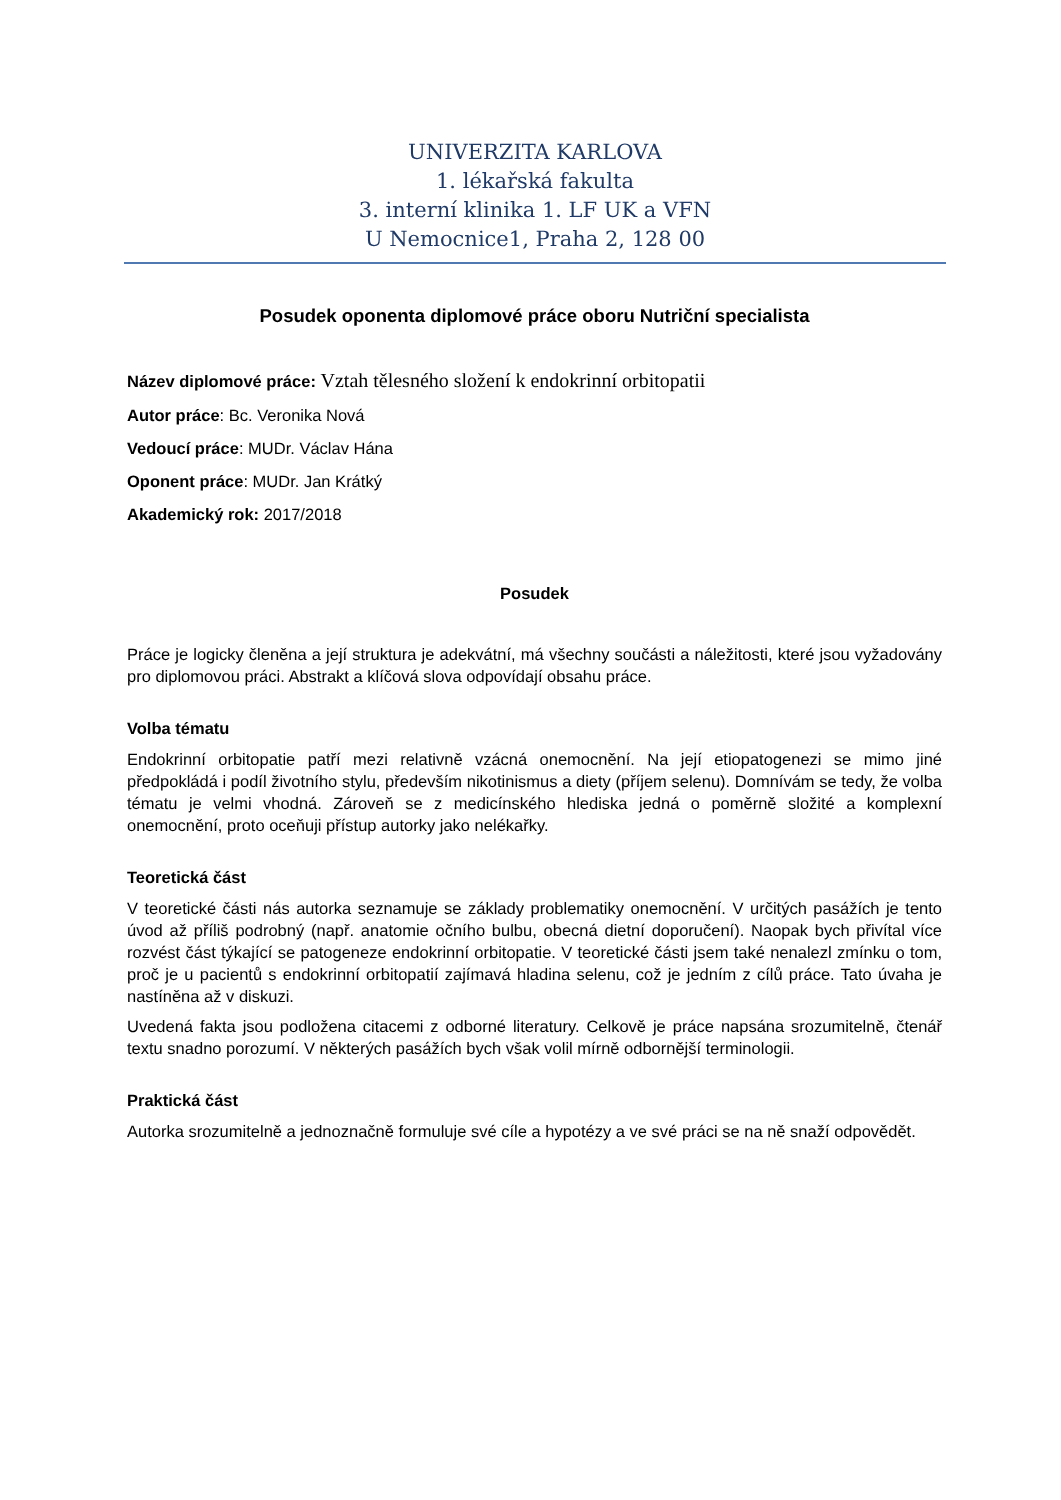UNIVERZITA KARLOVA
1. lékařská fakulta
3. interní klinika 1. LF UK a VFN
U Nemocnice1, Praha 2, 128 00
Posudek oponenta diplomové práce oboru Nutriční specialista
Název diplomové práce: Vztah tělesného složení k endokrinní orbitopatii
Autor práce: Bc. Veronika Nová
Vedoucí práce: MUDr. Václav Hána
Oponent práce: MUDr. Jan Krátký
Akademický rok: 2017/2018
Posudek
Práce je logicky členěna a její struktura je adekvátní, má všechny součásti a náležitosti, které jsou vyžadovány pro diplomovou práci. Abstrakt a klíčová slova odpovídají obsahu práce.
Volba tématu
Endokrinní orbitopatie patří mezi relativně vzácná onemocnění. Na její etiopatogenezi se mimo jiné předpokládá i podíl životního stylu, především nikotinismus a diety (příjem selenu). Domnívám se tedy, že volba tématu je velmi vhodná. Zároveň se z medicínského hlediska jedná o poměrně složité a komplexní onemocnění, proto oceňuji přístup autorky jako nelékařky.
Teoretická část
V teoretické části nás autorka seznamuje se základy problematiky onemocnění. V určitých pasážích je tento úvod až příliš podrobný (např. anatomie očního bulbu, obecná dietní doporučení). Naopak bych přivítal více rozvést část týkající se patogeneze endokrinní orbitopatie. V teoretické části jsem také nenalezl zmínku o tom, proč je u pacientů s endokrinní orbitopatií zajímavá hladina selenu, což je jedním z cílů práce. Tato úvaha je nastíněna až v diskuzi.
Uvedená fakta jsou podložena citacemi z odborné literatury. Celkově je práce napsána srozumitelně, čtenář textu snadno porozumí. V některých pasážích bych však volil mírně odbornější terminologii.
Praktická část
Autorka srozumitelně a jednoznačně formuluje své cíle a hypotézy a ve své práci se na ně snaží odpovědět.